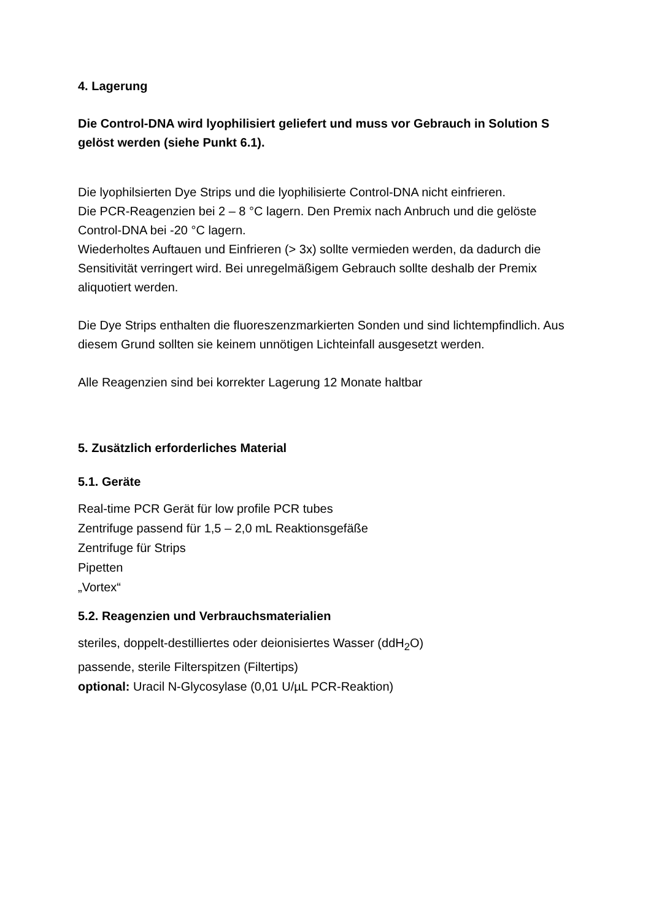4. Lagerung
Die Control-DNA wird lyophilisiert geliefert und muss vor Gebrauch in Solution S gelöst werden (siehe Punkt 6.1).
Die lyophilsierten Dye Strips und die lyophilisierte Control-DNA nicht einfrieren.
Die PCR-Reagenzien bei 2 – 8 °C lagern. Den Premix nach Anbruch und die gelöste Control-DNA bei -20 °C lagern.
Wiederholtes Auftauen und Einfrieren (> 3x) sollte vermieden werden, da dadurch die Sensitivität verringert wird. Bei unregelmäßigem Gebrauch sollte deshalb der Premix aliquotiert werden.
Die Dye Strips enthalten die fluoreszenzmarkierten Sonden und sind lichtempfindlich. Aus diesem Grund sollten sie keinem unnötigen Lichteinfall ausgesetzt werden.
Alle Reagenzien sind bei korrekter Lagerung 12 Monate haltbar
5. Zusätzlich erforderliches Material
5.1. Geräte
Real-time PCR Gerät für low profile PCR tubes
Zentrifuge passend für 1,5 – 2,0 mL Reaktionsgefäße
Zentrifuge für Strips
Pipetten
„Vortex“
5.2. Reagenzien und Verbrauchsmaterialien
steriles, doppelt-destilliertes oder deionisiertes Wasser (ddH<sub>2</sub>O)
passende, sterile Filterspitzen (Filtertips)
optional: Uracil N-Glycosylase (0,01 U/µL PCR-Reaktion)